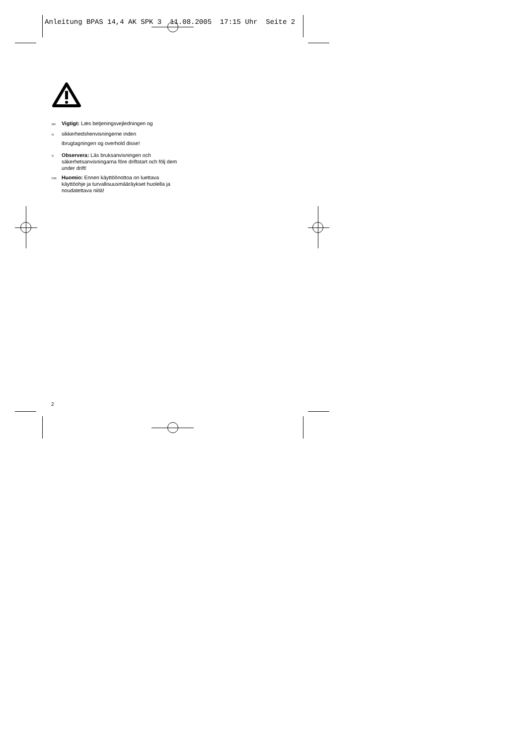Anleitung BPAS 14,4 AK SPK 3 11.08.2005 17:15 Uhr Seite 2
DK Vigtigt: Læs betjeningsvejledningen og
Nsikkerhedshenvisningerne inden
ibrugtagningen og overhold disse!
S Observera: Läs bruksanvisningen och säkerhetsanvisningarna före driftstart och följ dem under drift!
FIN Huomio: Ennen käyttöönottoa on luettava käyttöohje ja turvallisuusmääräykset huolella ja noudatettava niitä!
2